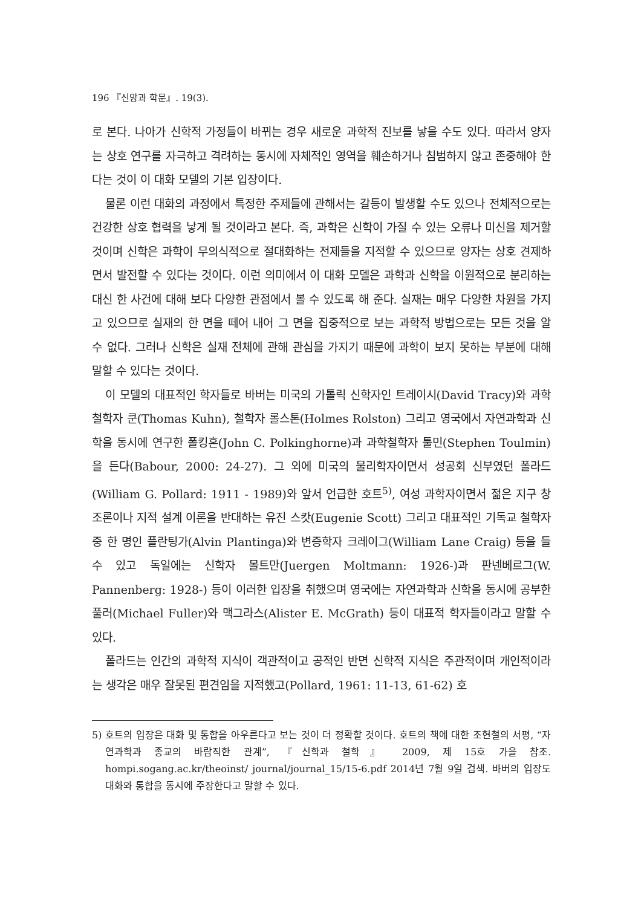196 『신앙과 학문』. 19(3).
로 본다. 나아가 신학적 가정들이 바뀌는 경우 새로운 과학적 진보를 낳을 수도 있다. 따라서 양자는 상호 연구를 자극하고 격려하는 동시에 자체적인 영역을 훼손하거나 침범하지 않고 존중해야 한다는 것이 이 대화 모델의 기본 입장이다.
물론 이런 대화의 과정에서 특정한 주제들에 관해서는 갈등이 발생할 수도 있으나 전체적으로는 건강한 상호 협력을 낳게 될 것이라고 본다. 즉, 과학은 신학이 가질 수 있는 오류나 미신을 제거할 것이며 신학은 과학이 무의식적으로 절대화하는 전제들을 지적할 수 있으므로 양자는 상호 견제하면서 발전할 수 있다는 것이다. 이런 의미에서 이 대화 모델은 과학과 신학을 이원적으로 분리하는 대신 한 사건에 대해 보다 다양한 관점에서 볼 수 있도록 해 준다. 실재는 매우 다양한 차원을 가지고 있으므로 실재의 한 면을 떼어 내어 그 면을 집중적으로 보는 과학적 방법으로는 모든 것을 알 수 없다. 그러나 신학은 실재 전체에 관해 관심을 가지기 때문에 과학이 보지 못하는 부분에 대해 말할 수 있다는 것이다.
이 모델의 대표적인 학자들로 바버는 미국의 가톨릭 신학자인 트레이시(David Tracy)와 과학철학자 쿤(Thomas Kuhn), 철학자 롤스톤(Holmes Rolston) 그리고 영국에서 자연과학과 신학을 동시에 연구한 폴킹혼(John C. Polkinghorne)과 과학철학자 툴민(Stephen Toulmin)을 든다(Babour, 2000: 24-27). 그 외에 미국의 물리학자이면서 성공회 신부였던 폴라드(William G. Pollard: 1911 - 1989)와 앞서 언급한 호트<sup>5)</sup>, 여성 과학자이면서 젊은 지구 창조론이나 지적 설계 이론을 반대하는 유진 스캇(Eugenie Scott) 그리고 대표적인 기독교 철학자 중 한 명인 플란팅가(Alvin Plantinga)와 변증학자 크레이그(William Lane Craig) 등을 들 수 있고 독일에는 신학자 몰트만(Juergen Moltmann: 1926-)과 판넨베르그(W. Pannenberg: 1928-) 등이 이러한 입장을 취했으며 영국에는 자연과학과 신학을 동시에 공부한 풀러(Michael Fuller)와 맥그라스(Alister E. McGrath) 등이 대표적 학자들이라고 말할 수 있다.
폴라드는 인간의 과학적 지식이 객관적이고 공적인 반면 신학적 지식은 주관적이며 개인적이라는 생각은 매우 잘못된 편견임을 지적했고(Pollard, 1961: 11-13, 61-62) 호
5) 호트의 입장은 대화 및 통합을 아우른다고 보는 것이 더 정확할 것이다. 호트의 책에 대한 조현철의 서평, “자연과학과 종교의 바람직한 관계”, 『신학과 철학』 2009, 제 15호 가을 참조. hompi.sogang.ac.kr/theoinst/ journal/journal_15/15-6.pdf 2014년 7월 9일 검색. 바버의 입장도 대화와 통합을 동시에 주장한다고 말할 수 있다.